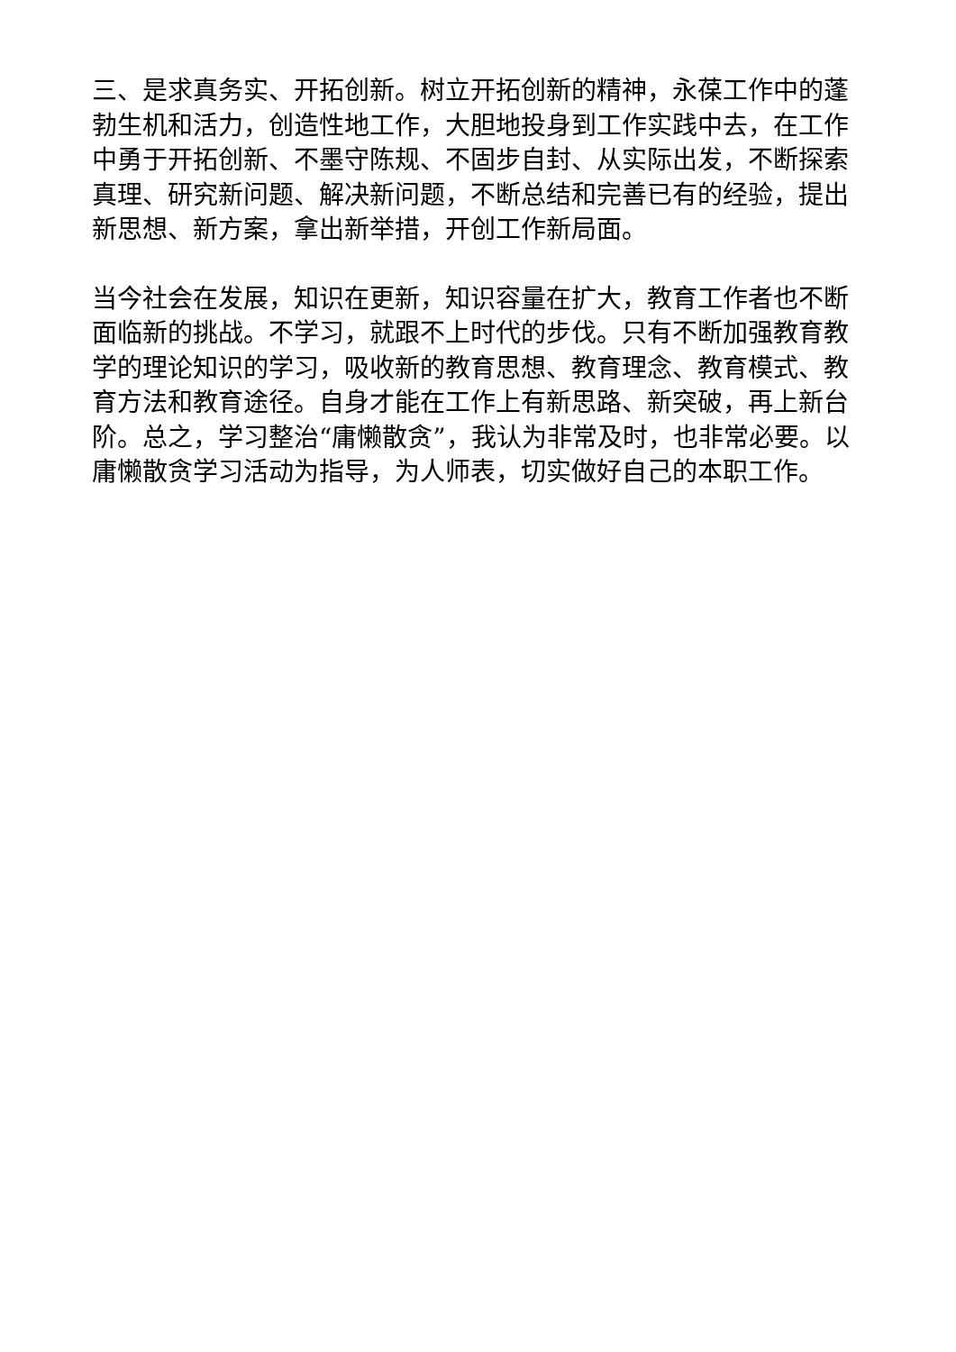三、是求真务实、开拓创新。树立开拓创新的精神，永葆工作中的蓬勃生机和活力，创造性地工作，大胆地投身到工作实践中去，在工作中勇于开拓创新、不墨守陈规、不固步自封、从实际出发，不断探索真理、研究新问题、解决新问题，不断总结和完善已有的经验，提出新思想、新方案，拿出新举措，开创工作新局面。
当今社会在发展，知识在更新，知识容量在扩大，教育工作者也不断面临新的挑战。不学习，就跟不上时代的步伐。只有不断加强教育教学的理论知识的学习，吸收新的教育思想、教育理念、教育模式、教育方法和教育途径。自身才能在工作上有新思路、新突破，再上新台阶。总之，学习整治“庸懒散贪”，我认为非常及时，也非常必要。以庸懒散贪学习活动为指导，为人师表，切实做好自己的本职工作。